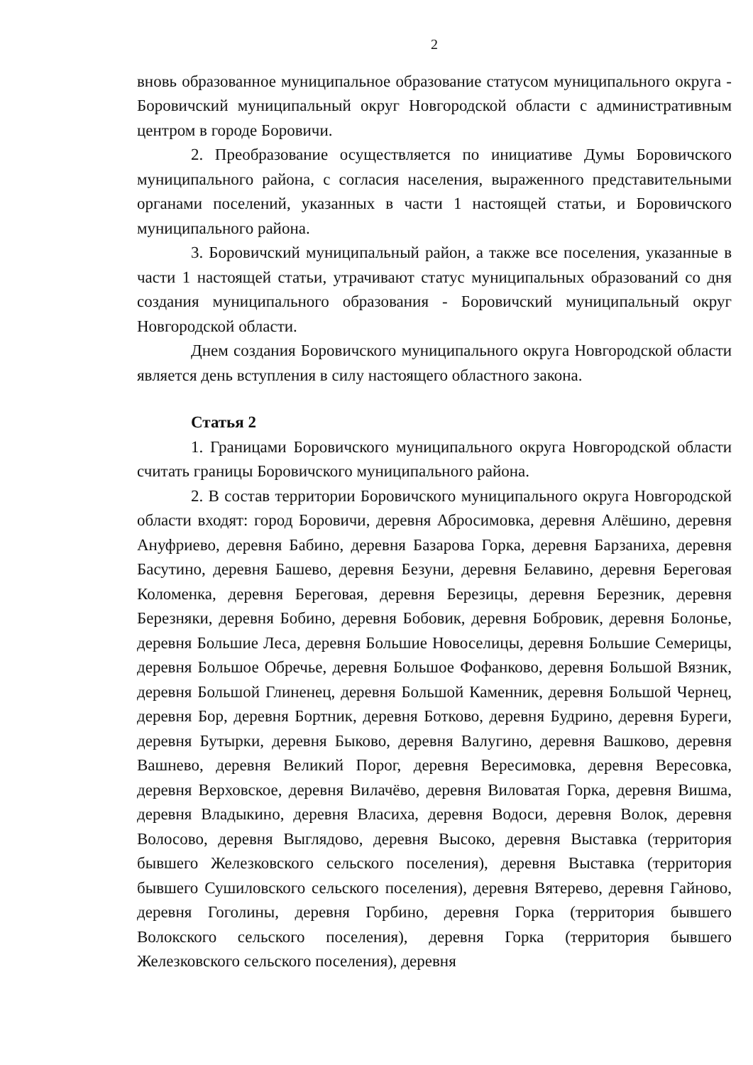2
вновь образованное муниципальное образование статусом муниципального округа - Боровичский муниципальный округ Новгородской области с административным центром в городе Боровичи.
2. Преобразование осуществляется по инициативе Думы Боровичского муниципального района, с согласия населения, выраженного представительными органами поселений, указанных в части 1 настоящей статьи, и Боровичского муниципального района.
3. Боровичский муниципальный район, а также все поселения, указанные в части 1 настоящей статьи, утрачивают статус муниципальных образований со дня создания муниципального образования - Боровичский муниципальный округ Новгородской области.
Днем создания Боровичского муниципального округа Новгородской области является день вступления в силу настоящего областного закона.
Статья 2
1. Границами Боровичского муниципального округа Новгородской области считать границы Боровичского муниципального района.
2. В состав территории Боровичского муниципального округа Новгородской области входят: город Боровичи, деревня Абросимовка, деревня Алёшино, деревня Ануфриево, деревня Бабино, деревня Базарова Горка, деревня Барзаниха, деревня Басутино, деревня Башево, деревня Безуни, деревня Белавино, деревня Береговая Коломенка, деревня Береговая, деревня Березицы, деревня Березник, деревня Березняки, деревня Бобино, деревня Бобовик, деревня Бобровик, деревня Болонье, деревня Большие Леса, деревня Большие Новоселицы, деревня Большие Семерицы, деревня Большое Обречье, деревня Большое Фофанково, деревня Большой Вязник, деревня Большой Глиненец, деревня Большой Каменник, деревня Большой Чернец, деревня Бор, деревня Бортник, деревня Ботково, деревня Будрино, деревня Буреги, деревня Бутырки, деревня Быково, деревня Валугино, деревня Вашково, деревня Вашнево, деревня Великий Порог, деревня Вересимовка, деревня Вересовка, деревня Верховское, деревня Вилачёво, деревня Виловатая Горка, деревня Вишма, деревня Владыкино, деревня Власиха, деревня Водоси, деревня Волок, деревня Волосово, деревня Выглядово, деревня Высоко, деревня Выставка (территория бывшего Железковского сельского поселения), деревня Выставка (территория бывшего Сушиловского сельского поселения), деревня Вятерево, деревня Гайново, деревня Гоголины, деревня Горбино, деревня Горка (территория бывшего Волокского сельского поселения), деревня Горка (территория бывшего Железковского сельского поселения), деревня